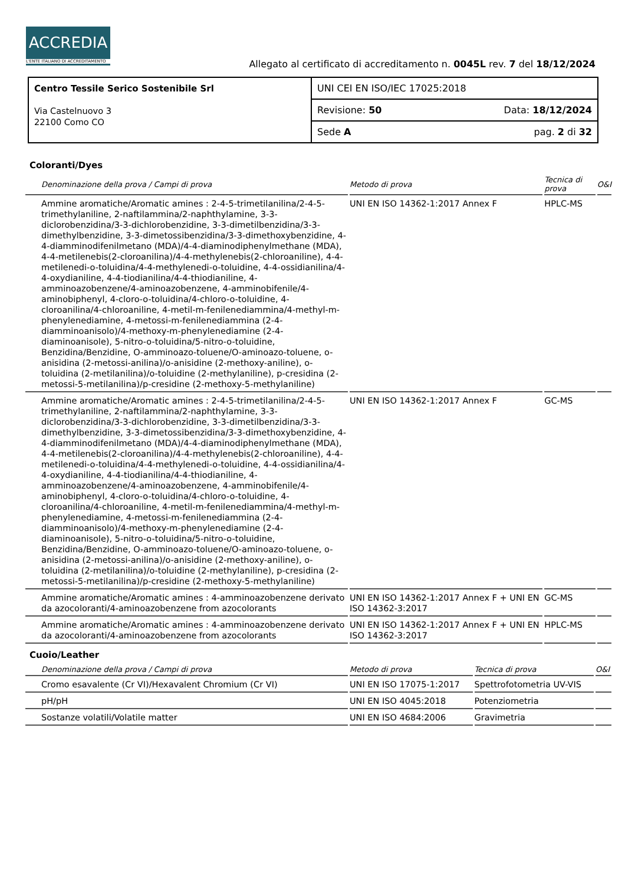ACCREDIA
L'ENTE ITALIANO DI ACCREDITAMENTO
Allegato al certificato di accreditamento n. 0045L rev. 7 del 18/12/2024
| Centro Tessile Serico Sostenibile Srl Via Castelnuovo 3 22100 Como CO | UNI CEI EN ISO/IEC 17025:2018 |
| | Revisione: 50 Data: 18/12/2024 |
| | Sede A pag. 2 di 32 |
Coloranti/Dyes
| Denominazione della prova / Campi di prova | Metodo di prova | Tecnica di prova | O&I |
| --- | --- | --- | --- |
| Ammine aromatiche/Aromatic amines : 2-4-5-trimetilanilina/2-4-5-trimethylaniline, 2-naftilammina/2-naphthylamine, 3-3-diclorobenzidina/3-3-dichlorobenzidine, 3-3-dimetilbenzidina/3-3-dimethylbenzidine, 3-3-dimetossibenzidina/3-3-dimethoxybenzidine, 4-4-diamminodifenilmetano (MDA)/4-4-diaminodiphenylmethane (MDA), 4-4-metilenebis(2-cloroanilina)/4-4-methylenebis(2-chloroaniline), 4-4-metilenedi-o-toluidina/4-4-methylenedi-o-toluidine, 4-4-ossidianilina/4-4-oxydianiline, 4-4-tiodianilina/4-4-thiodianiline, 4-amminoazobenzene/4-aminoazobenzene, 4-amminobifenile/4-aminobiphenyl, 4-cloro-o-toluidina/4-chloro-o-toluidine, 4-cloroanilina/4-chloroaniline, 4-metil-m-fenilenediammina/4-methyl-m-phenylenediamine, 4-metossi-m-fenilenediammina (2-4-diamminoanisolo)/4-methoxy-m-phenylenediamine (2-4-diaminoanisole), 5-nitro-o-toluidina/5-nitro-o-toluidine, Benzidina/Benzidine, O-amminoazo-toluene/O-aminoazo-toluene, o-anisidina (2-metossi-anilina)/o-anisidine (2-methoxy-aniline), o-toluidina (2-metilanilina)/o-toluidine (2-methylaniline), p-cresidina (2-metossi-5-metilanilina)/p-cresidine (2-methoxy-5-methylaniline) | UNI EN ISO 14362-1:2017 Annex F | HPLC-MS | |
| Ammine aromatiche/Aromatic amines : 2-4-5-trimetilanilina/2-4-5-trimethylaniline, 2-naftilammina/2-naphthylamine, 3-3-diclorobenzidina/3-3-dichlorobenzidine, 3-3-dimetilbenzidina/3-3-dimethylbenzidine, 3-3-dimetossibenzidina/3-3-dimethoxybenzidine, 4-4-diamminodifenilmetano (MDA)/4-4-diaminodiphenylmethane (MDA), 4-4-metilenebis(2-cloroanilina)/4-4-methylenebis(2-chloroaniline), 4-4-metilenedi-o-toluidina/4-4-methylenedi-o-toluidine, 4-4-ossidianilina/4-4-oxydianiline, 4-4-tiodianilina/4-4-thiodianiline, 4-amminoazobenzene/4-aminoazobenzene, 4-amminobifenile/4-aminobiphenyl, 4-cloro-o-toluidina/4-chloro-o-toluidine, 4-cloroanilina/4-chloroaniline, 4-metil-m-fenilenediammina/4-methyl-m-phenylenediamine, 4-metossi-m-fenilenediammina (2-4-diamminoanisolo)/4-methoxy-m-phenylenediamine (2-4-diaminoanisole), 5-nitro-o-toluidina/5-nitro-o-toluidine, Benzidina/Benzidine, O-amminoazo-toluene/O-aminoazo-toluene, o-anisidina (2-metossi-anilina)/o-anisidine (2-methoxy-aniline), o-toluidina (2-metilanilina)/o-toluidine (2-methylaniline), p-cresidina (2-metossi-5-metilanilina)/p-cresidine (2-methoxy-5-methylaniline) | UNI EN ISO 14362-1:2017 Annex F | GC-MS | |
| Ammine aromatiche/Aromatic amines : 4-amminoazobenzene derivato da azocoloranti/4-aminoazobenzene from azocolorants | UNI EN ISO 14362-1:2017 Annex F + UNI EN ISO 14362-3:2017 | GC-MS | |
| Ammine aromatiche/Aromatic amines : 4-amminoazobenzene derivato da azocoloranti/4-aminoazobenzene from azocolorants | UNI EN ISO 14362-1:2017 Annex F + UNI EN ISO 14362-3:2017 | HPLC-MS | |
Cuoio/Leather
| Denominazione della prova / Campi di prova | Metodo di prova | Tecnica di prova | O&I |
| --- | --- | --- | --- |
| Cromo esavalente (Cr VI)/Hexavalent Chromium (Cr VI) | UNI EN ISO 17075-1:2017 | Spettrofotometria UV-VIS | |
| pH/pH | UNI EN ISO 4045:2018 | Potenziometria | |
| Sostanze volatili/Volatile matter | UNI EN ISO 4684:2006 | Gravimetria | |